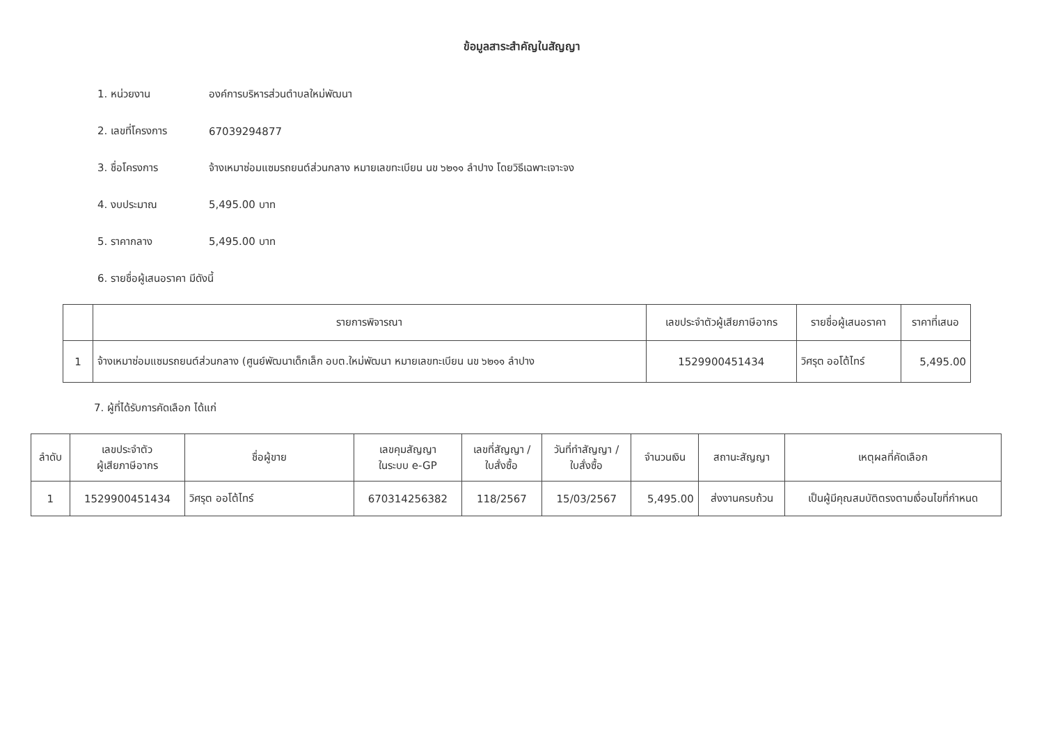ข้อมูลสาระสำคัญในสัญญา
1. หน่วยงาน องค์การบริหารส่วนตำบลใหม่พัฒนา
2. เลขที่โครงการ 67039294877
3. ชื่อโครงการ จ้างเหมาซ่อมแซมรถยนต์ส่วนกลาง หมายเลขทะเบียน นข ๖๒๑๑ ลำปาง โดยวิธีเฉพาะเจาะจง
4. งบประมาณ 5,495.00 บาท
5. ราคากลาง 5,495.00 บาท
6. รายชื่อผู้เสนอราคา มีดังนี้
| | รายการพิจารณา | เลขประจำตัวผู้เสียภาษีอากร | รายชื่อผู้เสนอราคา | ราคาที่เสนอ |
| --- | --- | --- | --- | --- |
| 1 | จ้างเหมาซ่อมแซมรถยนต์ส่วนกลาง (ศูนย์พัฒนาเด็กเล็ก อบต.ใหม่พัฒนา หมายเลขทะเบียน นข ๖๒๑๑ ลำปาง | 1529900451434 | วิศรุต ออโต้ไทร์ | 5,495.00 |
7. ผู้ที่ได้รับการคัดเลือก ได้แก่
| ลำดับ | เลขประจำตัว ผู้เสียภาษีอากร | ชื่อผู้ขาย | เลขคุมสัญญา ในระบบ e-GP | เลขที่สัญญา / ใบสั่งซื้อ | วันที่ทำสัญญา / ใบสั่งซื้อ | จำนวนเงิน | สถานะสัญญา | เหตุผลที่คัดเลือก |
| --- | --- | --- | --- | --- | --- | --- | --- | --- |
| 1 | 1529900451434 | วิศรุต ออโต้ไทร์ | 670314256382 | 118/2567 | 15/03/2567 | 5,495.00 | ส่งงานครบถ้วน | เป็นผู้มีคุณสมบัติตรงตามเงื่อนไขที่กำหนด |